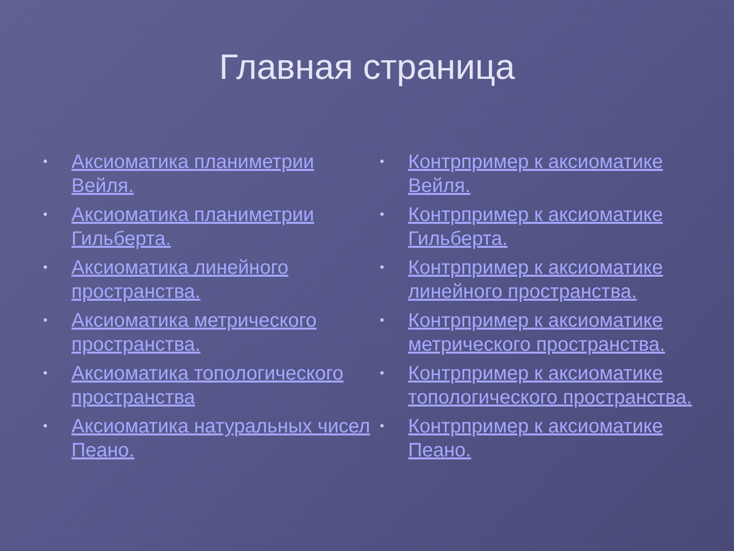Главная страница
• Аксиоматика планиметрии Вейля.
• Аксиоматика планиметрии Гильберта.
• Аксиоматика линейного пространства.
• Аксиоматика метрического пространства.
• Аксиоматика топологического пространства
• Аксиоматика натуральных чисел Пеано.
• Контрпример к аксиоматике Вейля.
• Контрпример к аксиоматике Гильберта.
• Контрпример к аксиоматике линейного пространства.
• Контрпример к аксиоматике метрического пространства.
• Контрпример к аксиоматике топологического пространства.
• Контрпример к аксиоматике Пеано.